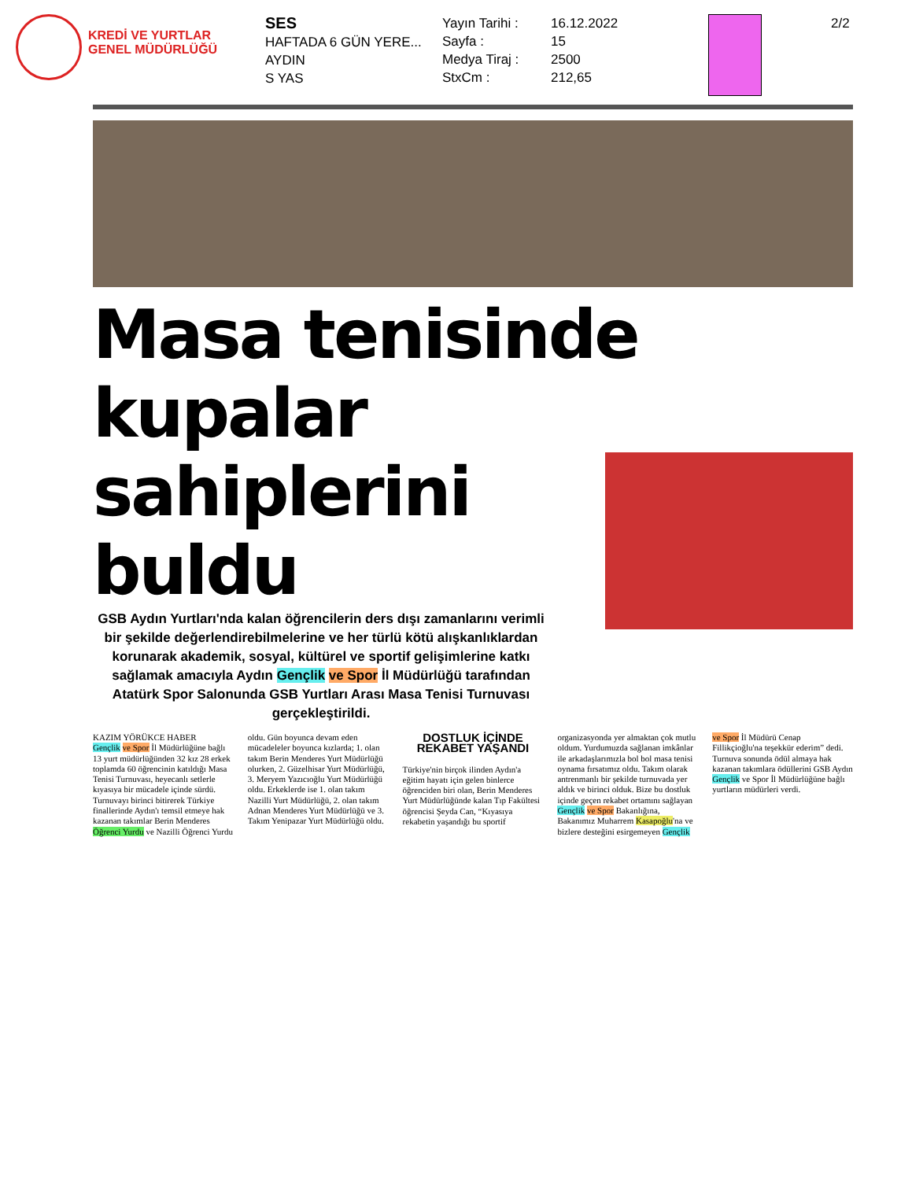KREDİ VE YURTLAR
GENEL MÜDÜRLÜĞÜ
SES
HAFTADA 6 GÜN YERE...
AYDIN
S YAS
Yayın Tarihi :
Sayfa :
Medya Tiraj :
StxCm :
16.12.2022
15
2500
212,65
2/2
Masa tenisinde kupalar
sahiplerini buldu
GSB Aydın Yurtları'nda kalan öğrencilerin ders dışı zamanlarını verimli bir şekilde değerlendirebilmelerine ve her türlü kötü alışkanlıklardan korunarak akademik, sosyal, kültürel ve sportif gelişimlerine katkı sağlamak amacıyla Aydın Gençlik ve Spor İl Müdürlüğü tarafından Atatürk Spor Salonunda GSB Yurtları Arası Masa Tenisi Turnuvası gerçekleştirildi.
KAZIM YÖRÜKCE HABER
Gençlik ve Spor İl Müdürlüğüne bağlı 13 yurt müdürlüğünden 32 kız 28 erkek toplamda 60 öğrencinin katıldığı Masa Tenisi Turnuvası, heyecanlı setlerle kıyasıya bir mücadele içinde sürdü. Turnuvayı birinci bitirerek Türkiye finallerinde Aydın'ı temsil etmeye hak kazanan takımlar Berin Menderes Öğrenci Yurdu ve Nazilli Öğrenci Yurdu oldu. Gün boyunca devam eden mücadeleler boyunca kızlarda; 1. olan takım Berin Menderes Yurt Müdürlüğü olurken, 2. Güzelhisar Yurt Müdürlüğü, 3. Meryem Yazıcıoğlu Yurt Müdürlüğü oldu. Erkeklerde ise 1. olan takım Nazilli Yurt Müdürlüğü, 2. olan takım Adnan Menderes Yurt Müdürlüğü ve 3. Takım Yenipazar Yurt Müdürlüğü oldu.
DOSTLUK İÇİNDE REKABET YAŞANDI
Türkiye'nin birçok ilinden Aydın'a eğitim hayatı için gelen binlerce öğrenciden biri olan, Berin Menderes Yurt Müdürlüğünde kalan Tıp Fakültesi öğrencisi Şeyda Can, “Kıyasıya rekabetin yaşandığı bu sportif organizasyonda yer almaktan çok mutlu oldum. Yurdumuzda sağlanan imkânlar ile arkadaşlarımızla bol bol masa tenisi oynama fırsatımız oldu. Takım olarak antrenmanlı bir şekilde turnuvada yer aldık ve birinci olduk. Bize bu dostluk içinde geçen rekabet ortamını sağlayan Gençlik ve Spor Bakanlığına, Bakanımız Muharrem Kasapoğlu'na ve bizlere desteğini esirgemeyen Gençlik ve Spor İl Müdürü Cenap Fillikçioğlu'na teşekkür ederim” dedi. Turnuva sonunda ödül almaya hak kazanan takımlara ödüllerini GSB Aydın Gençlik ve Spor İl Müdürlüğüne bağlı yurtların müdürleri verdi.